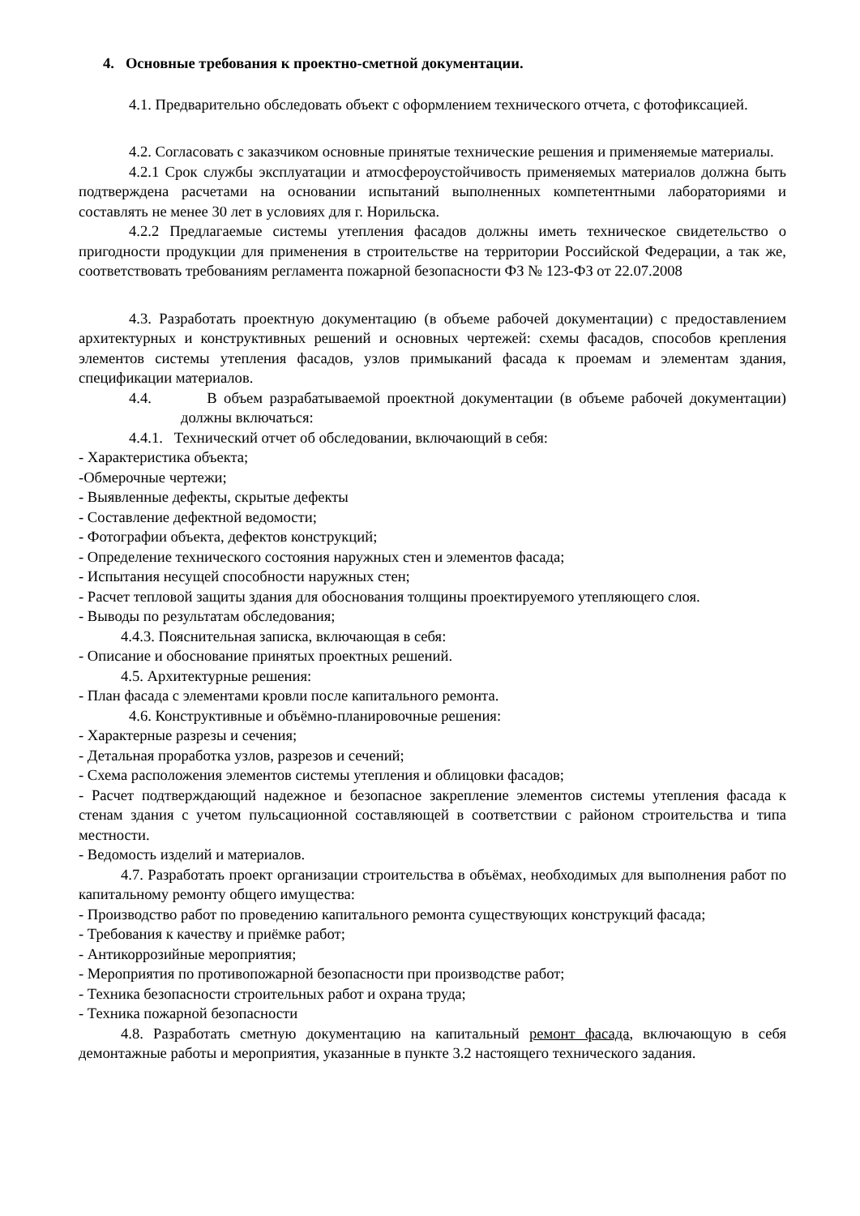4. Основные требования к проектно-сметной документации.
4.1. Предварительно обследовать объект с оформлением технического отчета, с фотофиксацией.
4.2. Согласовать с заказчиком основные принятые технические решения и применяемые материалы.
4.2.1 Срок службы эксплуатации и атмосфероустойчивость применяемых материалов должна быть подтверждена расчетами на основании испытаний выполненных компетентными лабораториями и составлять не менее 30 лет в условиях для г. Норильска.
4.2.2 Предлагаемые системы утепления фасадов должны иметь техническое свидетельство о пригодности продукции для применения в строительстве на территории Российской Федерации, а так же, соответствовать требованиям регламента пожарной безопасности ФЗ № 123-ФЗ от 22.07.2008
4.3. Разработать проектную документацию (в объеме рабочей документации) с предоставлением архитектурных и конструктивных решений и основных чертежей: схемы фасадов, способов крепления элементов системы утепления фасадов, узлов примыканий фасада к проемам и элементам здания, спецификации материалов.
4.4. В объем разрабатываемой проектной документации (в объеме рабочей документации) должны включаться:
4.4.1. Технический отчет об обследовании, включающий в себя:
- Характеристика объекта;
-Обмерочные чертежи;
- Выявленные дефекты, скрытые дефекты
- Составление дефектной ведомости;
- Фотографии объекта, дефектов конструкций;
- Определение технического состояния наружных стен и элементов фасада;
- Испытания несущей способности наружных стен;
- Расчет тепловой защиты здания для обоснования толщины проектируемого утепляющего слоя.
- Выводы по результатам обследования;
4.4.3. Пояснительная записка, включающая в себя:
- Описание и обоснование принятых проектных решений.
4.5. Архитектурные решения:
- План фасада с элементами кровли после капитального ремонта.
4.6. Конструктивные и объёмно-планировочные решения:
- Характерные разрезы и сечения;
- Детальная проработка узлов, разрезов и сечений;
- Схема расположения элементов системы утепления и облицовки фасадов;
- Расчет подтверждающий надежное и безопасное закрепление элементов системы утепления фасада к стенам здания с учетом пульсационной составляющей в соответствии с районом строительства и типа местности.
- Ведомость изделий и материалов.
4.7. Разработать проект организации строительства в объёмах, необходимых для выполнения работ по капитальному ремонту общего имущества:
- Производство работ по проведению капитального ремонта существующих конструкций фасада;
- Требования к качеству и приёмке работ;
- Антикоррозийные мероприятия;
- Мероприятия по противопожарной безопасности при производстве работ;
- Техника безопасности строительных работ и охрана труда;
- Техника пожарной безопасности
4.8. Разработать сметную документацию на капитальный ремонт фасада, включающую в себя демонтажные работы и мероприятия, указанные в пункте 3.2 настоящего технического задания.